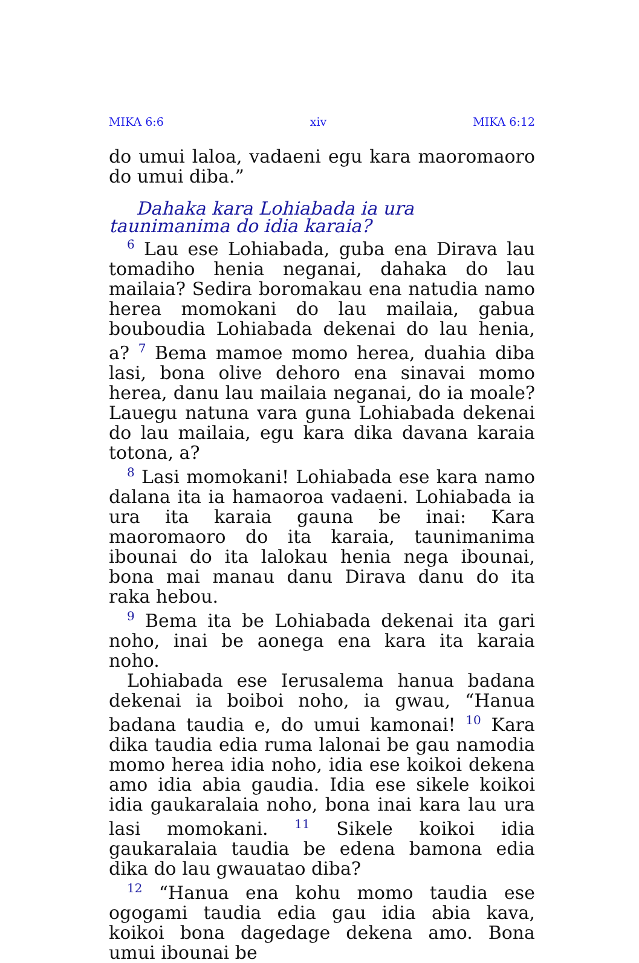MIKA 6:6 xiv MIKA 6:12
do umui laloa, vadaeni egu kara maoromaoro do umui diba.”
Dahaka kara Lohiabada ia ura taunimanima do idia karaia?
<sup>6</sup> Lau ese Lohiabada, guba ena Dirava lau tomadiho henia neganai, dahaka do lau mailaia? Sedira boromakau ena natudia namo herea momokani do lau mailaia, gabua bouboudia Lohiabada dekenai do lau henia, a? <sup>7</sup> Bema mamoe momo herea, duahia diba lasi, bona olive dehoro ena sinavai momo herea, danu lau mailaia neganai, do ia moale? Lauegu natuna vara guna Lohiabada dekenai do lau mailaia, egu kara dika davana karaia totona, a?
<sup>8</sup> Lasi momokani! Lohiabada ese kara namo dalana ita ia hamaoroa vadaeni. Lohiabada ia ura ita karaia gauna be inai: Kara maoromaoro do ita karaia, taunimanima ibounai do ita lalokau henia nega ibounai, bona mai manau danu Dirava danu do ita raka hebou.
<sup>9</sup> Bema ita be Lohiabada dekenai ita gari noho, inai be aonega ena kara ita karaia noho.
Lohiabada ese Ierusalema hanua badana dekenai ia boiboi noho, ia gwau, “Hanua badana taudia e, do umui kamonai! <sup>10</sup> Kara dika taudia edia ruma lalonai be gau namodia momo herea idia noho, idia ese koikoi dekena amo idia abia gaudia. Idia ese sikele koikoi idia gaukaralaia noho, bona inai kara lau ura lasi momokani. <sup>11</sup> Sikele koikoi idia gaukaralaia taudia be edena bamona edia dika do lau gwauatao diba?
<sup>12</sup> “Hanua ena kohu momo taudia ese ogogami taudia edia gau idia abia kava, koikoi bona dagedage dekena amo. Bona umui ibounai be